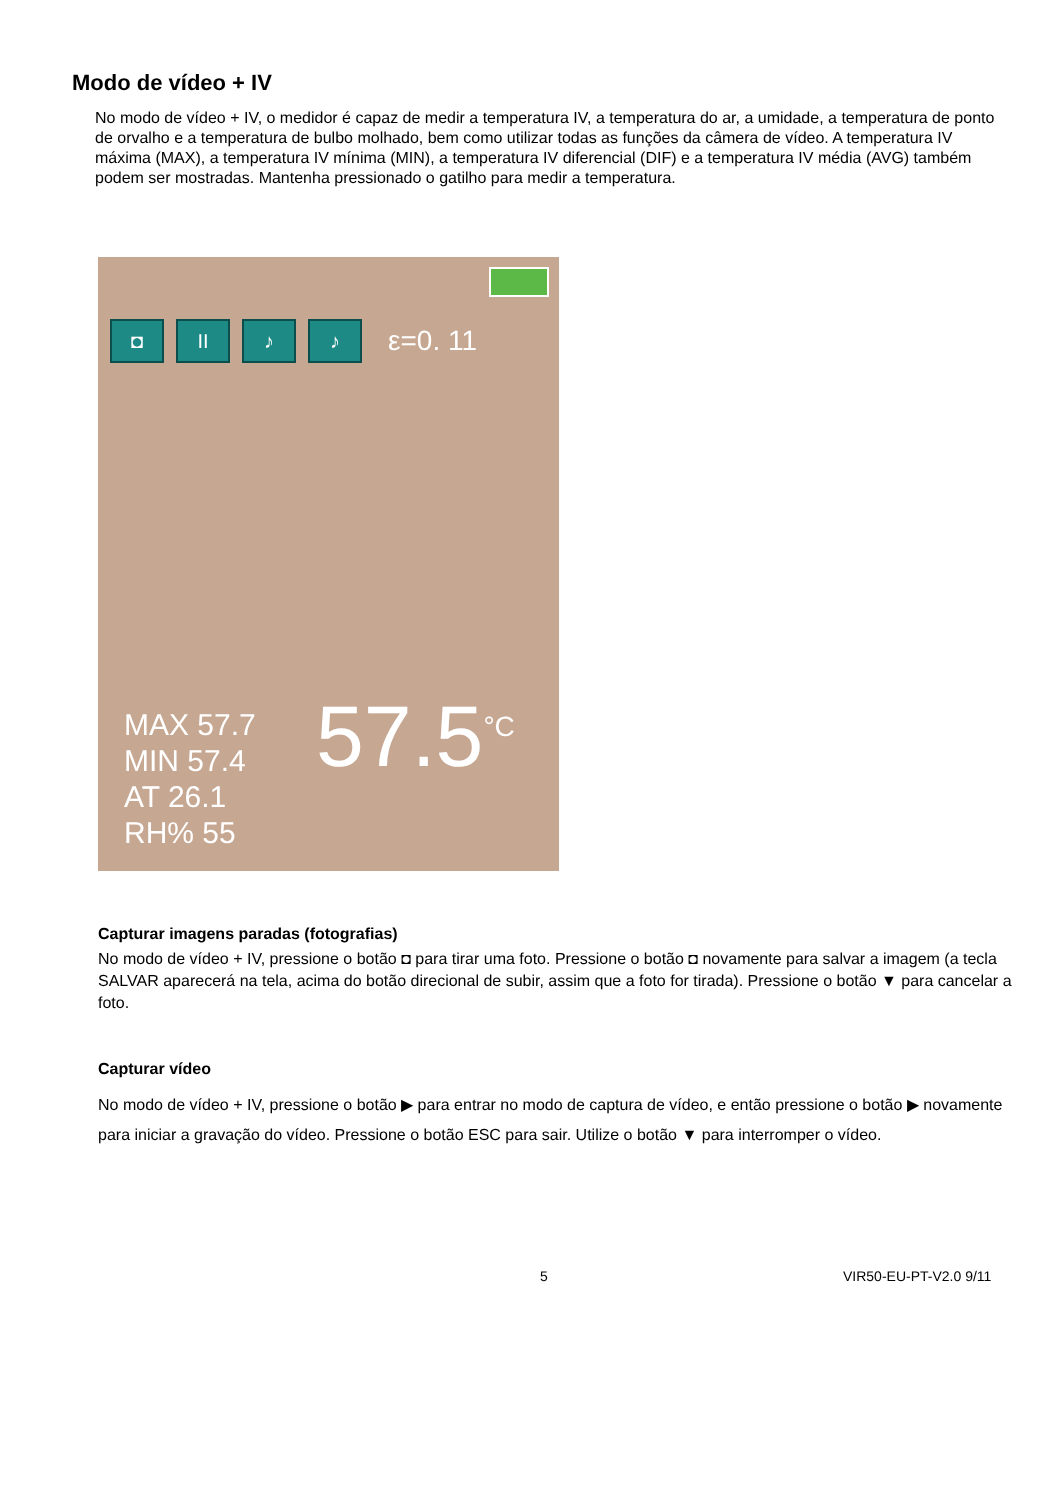Modo de vídeo + IV
No modo de vídeo + IV, o medidor é capaz de medir a temperatura IV, a temperatura do ar, a umidade, a temperatura de ponto de orvalho e a temperatura de bulbo molhado, bem como utilizar todas as funções da câmera de vídeo. A temperatura IV máxima (MAX), a temperatura IV mínima (MIN), a temperatura IV diferencial (DIF) e a temperatura IV média (AVG) também podem ser mostradas. Mantenha pressionado o gatilho para medir a temperatura.
◘ II ♪ ♪
ε=0. 11
MAX 57.7
MIN 57.4
AT 26.1
RH% 55
57.5<sup>°C</sup>
Capturar imagens paradas (fotografias)
No modo de vídeo + IV, pressione o botão ◘ para tirar uma foto. Pressione o botão ◘ novamente para salvar a imagem (a tecla SALVAR aparecerá na tela, acima do botão direcional de subir, assim que a foto for tirada). Pressione o botão ▼ para cancelar a foto.
Capturar vídeo
No modo de vídeo + IV, pressione o botão ▶ para entrar no modo de captura de vídeo, e então pressione o botão ▶ novamente para iniciar a gravação do vídeo. Pressione o botão ESC para sair. Utilize o botão ▼ para interromper o vídeo.
5 VIR50-EU-PT-V2.0 9/11